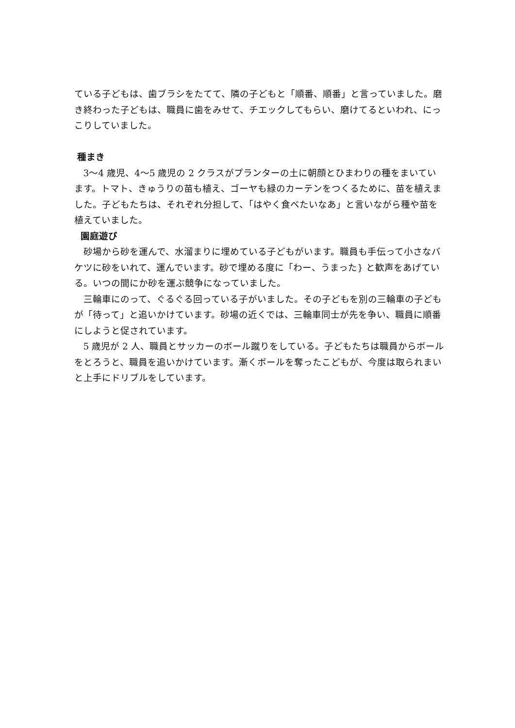ている子どもは、歯ブラシをたてて、隣の子どもと「順番、順番」と言っていました。磨き終わった子どもは、職員に歯をみせて、チエックしてもらい、磨けてるといわれ、にっこりしていました。
種まき
3～4 歳児、4～5 歳児の 2 クラスがプランターの土に朝顔とひまわりの種をまいています。トマト、きゅうりの苗も植え、ゴーヤも緑のカーテンをつくるために、苗を植えました。子どもたちは、それぞれ分担して、「はやく食べたいなあ」と言いながら種や苗を植えていました。
園庭遊び
砂場から砂を運んで、水溜まりに埋めている子どもがいます。職員も手伝って小さなバケツに砂をいれて、運んでいます。砂で埋める度に「わー、うまった} と歓声をあげている。いつの間にか砂を運ぶ競争になっていました。
三輪車にのって、ぐるぐる回っている子がいました。その子どもを別の三輪車の子どもが「待って」と追いかけています。砂場の近くでは、三輪車同士が先を争い、職員に順番にしようと促されています。
5 歳児が 2 人、職員とサッカーのボール蹴りをしている。子どもたちは職員からボールをとろうと、職員を追いかけています。漸くボールを奪ったこどもが、今度は取られまいと上手にドリブルをしています。